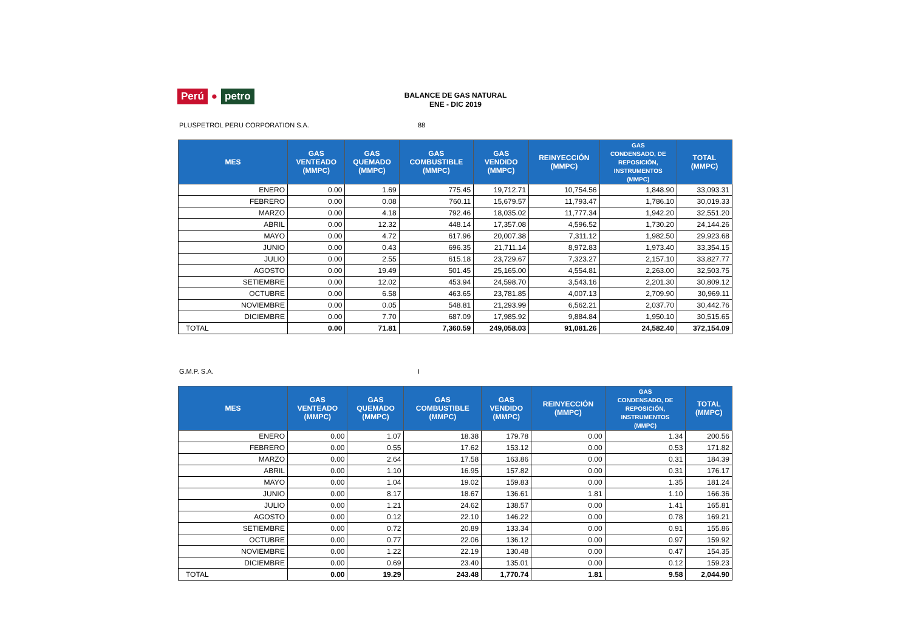Perú ● petro
BALANCE DE GAS NATURAL
ENE - DIC 2019
PLUSPETROL PERU CORPORATION S.A. 88
| MES | GAS VENTEADO (MMPC) | GAS QUEMADO (MMPC) | GAS COMBUSTIBLE (MMPC) | GAS VENDIDO (MMPC) | REINYECCIÓN (MMPC) | GAS CONDENSADO, DE REPOSICIÓN, INSTRUMENTOS (MMPC) | TOTAL (MMPC) |
| --- | --- | --- | --- | --- | --- | --- | --- |
| ENERO | 0.00 | 1.69 | 775.45 | 19,712.71 | 10,754.56 | 1,848.90 | 33,093.31 |
| FEBRERO | 0.00 | 0.08 | 760.11 | 15,679.57 | 11,793.47 | 1,786.10 | 30,019.33 |
| MARZO | 0.00 | 4.18 | 792.46 | 18,035.02 | 11,777.34 | 1,942.20 | 32,551.20 |
| ABRIL | 0.00 | 12.32 | 448.14 | 17,357.08 | 4,596.52 | 1,730.20 | 24,144.26 |
| MAYO | 0.00 | 4.72 | 617.96 | 20,007.38 | 7,311.12 | 1,982.50 | 29,923.68 |
| JUNIO | 0.00 | 0.43 | 696.35 | 21,711.14 | 8,972.83 | 1,973.40 | 33,354.15 |
| JULIO | 0.00 | 2.55 | 615.18 | 23,729.67 | 7,323.27 | 2,157.10 | 33,827.77 |
| AGOSTO | 0.00 | 19.49 | 501.45 | 25,165.00 | 4,554.81 | 2,263.00 | 32,503.75 |
| SETIEMBRE | 0.00 | 12.02 | 453.94 | 24,598.70 | 3,543.16 | 2,201.30 | 30,809.12 |
| OCTUBRE | 0.00 | 6.58 | 463.65 | 23,781.85 | 4,007.13 | 2,709.90 | 30,969.11 |
| NOVIEMBRE | 0.00 | 0.05 | 548.81 | 21,293.99 | 6,562.21 | 2,037.70 | 30,442.76 |
| DICIEMBRE | 0.00 | 7.70 | 687.09 | 17,985.92 | 9,884.84 | 1,950.10 | 30,515.65 |
| TOTAL | 0.00 | 71.81 | 7,360.59 | 249,058.03 | 91,081.26 | 24,582.40 | 372,154.09 |
G.M.P. S.A. I
| MES | GAS VENTEADO (MMPC) | GAS QUEMADO (MMPC) | GAS COMBUSTIBLE (MMPC) | GAS VENDIDO (MMPC) | REINYECCIÓN (MMPC) | GAS CONDENSADO, DE REPOSICIÓN, INSTRUMENTOS (MMPC) | TOTAL (MMPC) |
| --- | --- | --- | --- | --- | --- | --- | --- |
| ENERO | 0.00 | 1.07 | 18.38 | 179.78 | 0.00 | 1.34 | 200.56 |
| FEBRERO | 0.00 | 0.55 | 17.62 | 153.12 | 0.00 | 0.53 | 171.82 |
| MARZO | 0.00 | 2.64 | 17.58 | 163.86 | 0.00 | 0.31 | 184.39 |
| ABRIL | 0.00 | 1.10 | 16.95 | 157.82 | 0.00 | 0.31 | 176.17 |
| MAYO | 0.00 | 1.04 | 19.02 | 159.83 | 0.00 | 1.35 | 181.24 |
| JUNIO | 0.00 | 8.17 | 18.67 | 136.61 | 1.81 | 1.10 | 166.36 |
| JULIO | 0.00 | 1.21 | 24.62 | 138.57 | 0.00 | 1.41 | 165.81 |
| AGOSTO | 0.00 | 0.12 | 22.10 | 146.22 | 0.00 | 0.78 | 169.21 |
| SETIEMBRE | 0.00 | 0.72 | 20.89 | 133.34 | 0.00 | 0.91 | 155.86 |
| OCTUBRE | 0.00 | 0.77 | 22.06 | 136.12 | 0.00 | 0.97 | 159.92 |
| NOVIEMBRE | 0.00 | 1.22 | 22.19 | 130.48 | 0.00 | 0.47 | 154.35 |
| DICIEMBRE | 0.00 | 0.69 | 23.40 | 135.01 | 0.00 | 0.12 | 159.23 |
| TOTAL | 0.00 | 19.29 | 243.48 | 1,770.74 | 1.81 | 9.58 | 2,044.90 |